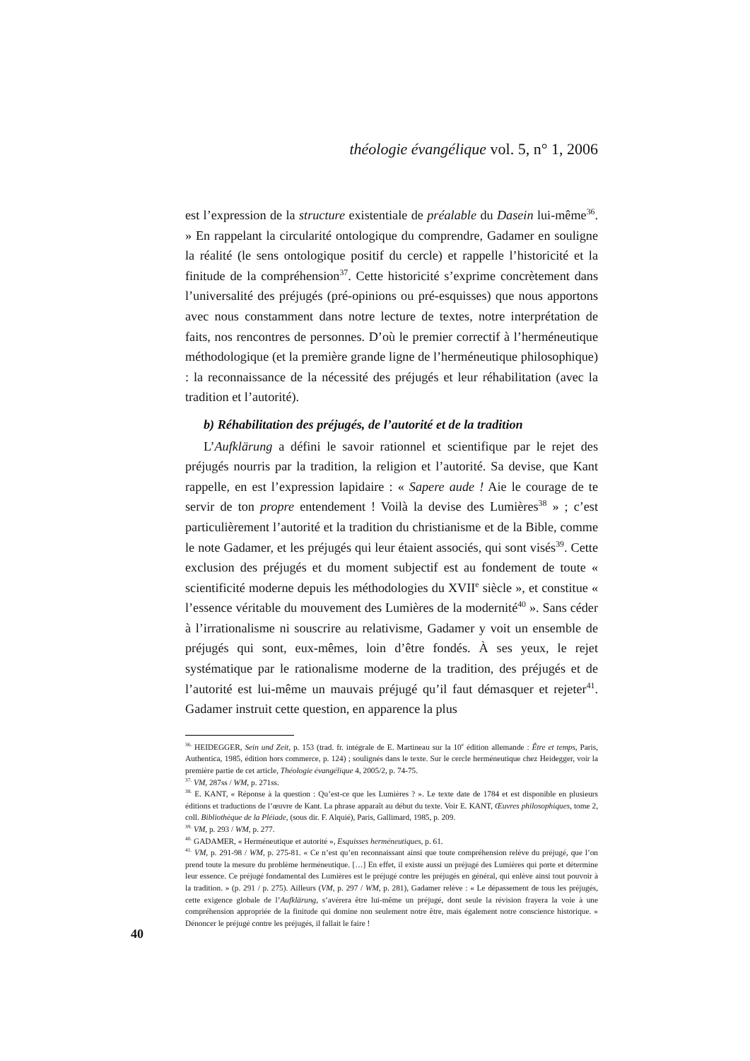théologie évangélique vol. 5, n° 1, 2006
est l’expression de la structure existentiale de préalable du Dasein lui-même<sup>36</sup>. » En rappelant la circularité ontologique du comprendre, Gadamer en souligne la réalité (le sens ontologique positif du cercle) et rappelle l’historicité et la finitude de la compréhension<sup>37</sup>. Cette historicité s’exprime concrètement dans l’universalité des préjugés (pré-opinions ou pré-esquisses) que nous apportons avec nous constamment dans notre lecture de textes, notre interprétation de faits, nos rencontres de personnes. D’où le premier correctif à l’herméneutique méthodologique (et la première grande ligne de l’herméneutique philosophique) : la reconnaissance de la nécessité des préjugés et leur réhabilitation (avec la tradition et l’autorité).
b) Réhabilitation des préjugés, de l’autorité et de la tradition
L’Aufklärung a défini le savoir rationnel et scientifique par le rejet des préjugés nourris par la tradition, la religion et l’autorité. Sa devise, que Kant rappelle, en est l’expression lapidaire : « Sapere aude ! Aie le courage de te servir de ton propre entendement ! Voilà la devise des Lumières<sup>38</sup> » ; c’est particulièrement l’autorité et la tradition du christianisme et de la Bible, comme le note Gadamer, et les préjugés qui leur étaient associés, qui sont visés<sup>39</sup>. Cette exclusion des préjugés et du moment subjectif est au fondement de toute « scientificité moderne depuis les méthodologies du XVII<sup>e</sup> siècle », et constitue « l’essence véritable du mouvement des Lumières de la modernité<sup>40</sup> ». Sans céder à l’irrationalisme ni souscrire au relativisme, Gadamer y voit un ensemble de préjugés qui sont, eux-mêmes, loin d’être fondés. À ses yeux, le rejet systématique par le rationalisme moderne de la tradition, des préjugés et de l’autorité est lui-même un mauvais préjugé qu’il faut démasquer et rejeter<sup>41</sup>. Gadamer instruit cette question, en apparence la plus
<sup>36.</sup> HEIDEGGER, Sein und Zeit, p. 153 (trad. fr. intégrale de E. Martineau sur la 10<sup>e</sup> édition allemande : Être et temps, Paris, Authentica, 1985, édition hors commerce, p. 124) ; soulignés dans le texte. Sur le cercle herméneutique chez Heidegger, voir la première partie de cet article, Théologie évangélique 4, 2005/2, p. 74-75.
<sup>37.</sup> VM, 287ss / WM, p. 271ss.
<sup>38.</sup> E. KANT, « Réponse à la question : Qu’est-ce que les Lumières ? ». Le texte date de 1784 et est disponible en plusieurs éditions et traductions de l’œuvre de Kant. La phrase apparaît au début du texte. Voir E. KANT, Œuvres philosophiques, tome 2, coll. Bibliothèque de la Pléiade, (sous dir. F. Alquié), Paris, Gallimard, 1985, p. 209.
<sup>39.</sup> VM, p. 293 / WM, p. 277.
<sup>40.</sup> GADAMER, « Herméneutique et autorité », Esquisses herméneutiques, p. 61.
<sup>41.</sup> VM, p. 291-98 / WM, p. 275-81. « Ce n’est qu’en reconnaissant ainsi que toute compréhension relève du préjugé, que l’on prend toute la mesure du problème herméneutique. […] En effet, il existe aussi un préjugé des Lumières qui porte et détermine leur essence. Ce préjugé fondamental des Lumières est le préjugé contre les préjugés en général, qui enlève ainsi tout pouvoir à la tradition. » (p. 291 / p. 275). Ailleurs (VM, p. 297 / WM, p. 281), Gadamer relève : « Le dépassement de tous les préjugés, cette exigence globale de l’Aufklärung, s’avérera être lui-même un préjugé, dont seule la révision frayera la voie à une compréhension appropriée de la finitude qui domine non seulement notre être, mais également notre conscience historique. » Dénoncer le préjugé contre les préjugés, il fallait le faire !
40